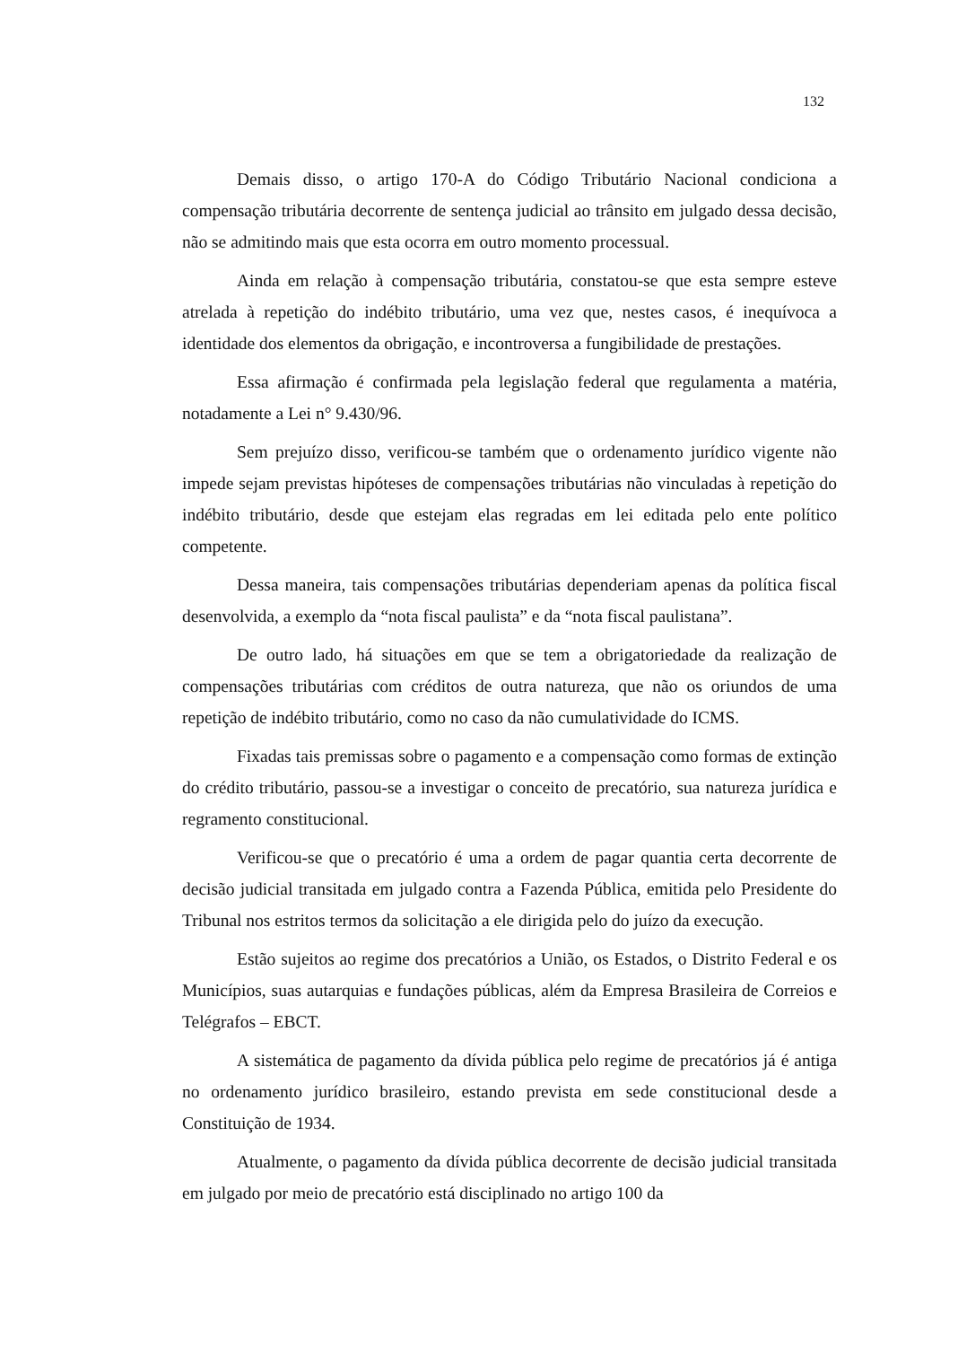132
Demais disso, o artigo 170-A do Código Tributário Nacional condiciona a compensação tributária decorrente de sentença judicial ao trânsito em julgado dessa decisão, não se admitindo mais que esta ocorra em outro momento processual.
Ainda em relação à compensação tributária, constatou-se que esta sempre esteve atrelada à repetição do indébito tributário, uma vez que, nestes casos, é inequívoca a identidade dos elementos da obrigação, e incontroversa a fungibilidade de prestações.
Essa afirmação é confirmada pela legislação federal que regulamenta a matéria, notadamente a Lei n° 9.430/96.
Sem prejuízo disso, verificou-se também que o ordenamento jurídico vigente não impede sejam previstas hipóteses de compensações tributárias não vinculadas à repetição do indébito tributário, desde que estejam elas regradas em lei editada pelo ente político competente.
Dessa maneira, tais compensações tributárias dependeriam apenas da política fiscal desenvolvida, a exemplo da “nota fiscal paulista” e da “nota fiscal paulistana”.
De outro lado, há situações em que se tem a obrigatoriedade da realização de compensações tributárias com créditos de outra natureza, que não os oriundos de uma repetição de indébito tributário, como no caso da não cumulatividade do ICMS.
Fixadas tais premissas sobre o pagamento e a compensação como formas de extinção do crédito tributário, passou-se a investigar o conceito de precatório, sua natureza jurídica e regramento constitucional.
Verificou-se que o precatório é uma a ordem de pagar quantia certa decorrente de decisão judicial transitada em julgado contra a Fazenda Pública, emitida pelo Presidente do Tribunal nos estritos termos da solicitação a ele dirigida pelo do juízo da execução.
Estão sujeitos ao regime dos precatórios a União, os Estados, o Distrito Federal e os Municípios, suas autarquias e fundações públicas, além da Empresa Brasileira de Correios e Telégrafos – EBCT.
A sistemática de pagamento da dívida pública pelo regime de precatórios já é antiga no ordenamento jurídico brasileiro, estando prevista em sede constitucional desde a Constituição de 1934.
Atualmente, o pagamento da dívida pública decorrente de decisão judicial transitada em julgado por meio de precatório está disciplinado no artigo 100 da